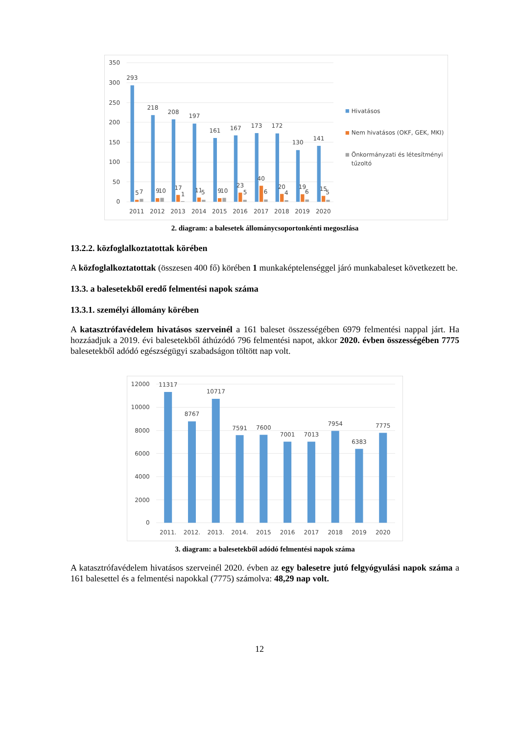350
300
250
200
150
100
50
0
293
218
208
197
161
167
173
172
130
141
5
7
9
10
17
1
11
5
9
10
23
5
40
6
20
4
19
6
15
5
2011
2012
2013
2014
2015
2016
2017
2018
2019
2020
Hivatásos
Nem hivatásos (OKF, GEK, MKI)
Önkormányzati és létesítményi
tűzoltó
2. diagram: a balesetek állománycsoportonkénti megoszlása
13.2.2. közfoglalkoztatottak körében
A közfoglalkoztatottak (összesen 400 fő) körében 1 munkaképtelenséggel járó munkabaleset következett be.
13.3. a balesetekből eredő felmentési napok száma
13.3.1. személyi állomány körében
A katasztrófavédelem hivatásos szerveinél a 161 baleset összességében 6979 felmentési nappal járt. Ha hozzáadjuk a 2019. évi balesetekből áthúzódó 796 felmentési napot, akkor 2020. évben összességében 7775 balesetekből adódó egészségügyi szabadságon töltött nap volt.
12000
10000
8000
6000
4000
2000
0
11317
8767
10717
7591
7600
7001
7013
7954
6383
7775
2011.
2012.
2013.
2014.
2015
2016
2017
2018
2019
2020
3. diagram: a balesetekből adódó felmentési napok száma
A katasztrófavédelem hivatásos szerveinél 2020. évben az egy balesetre jutó felgyógyulási napok száma a 161 balesettel és a felmentési napokkal (7775) számolva: 48,29 nap volt.
12